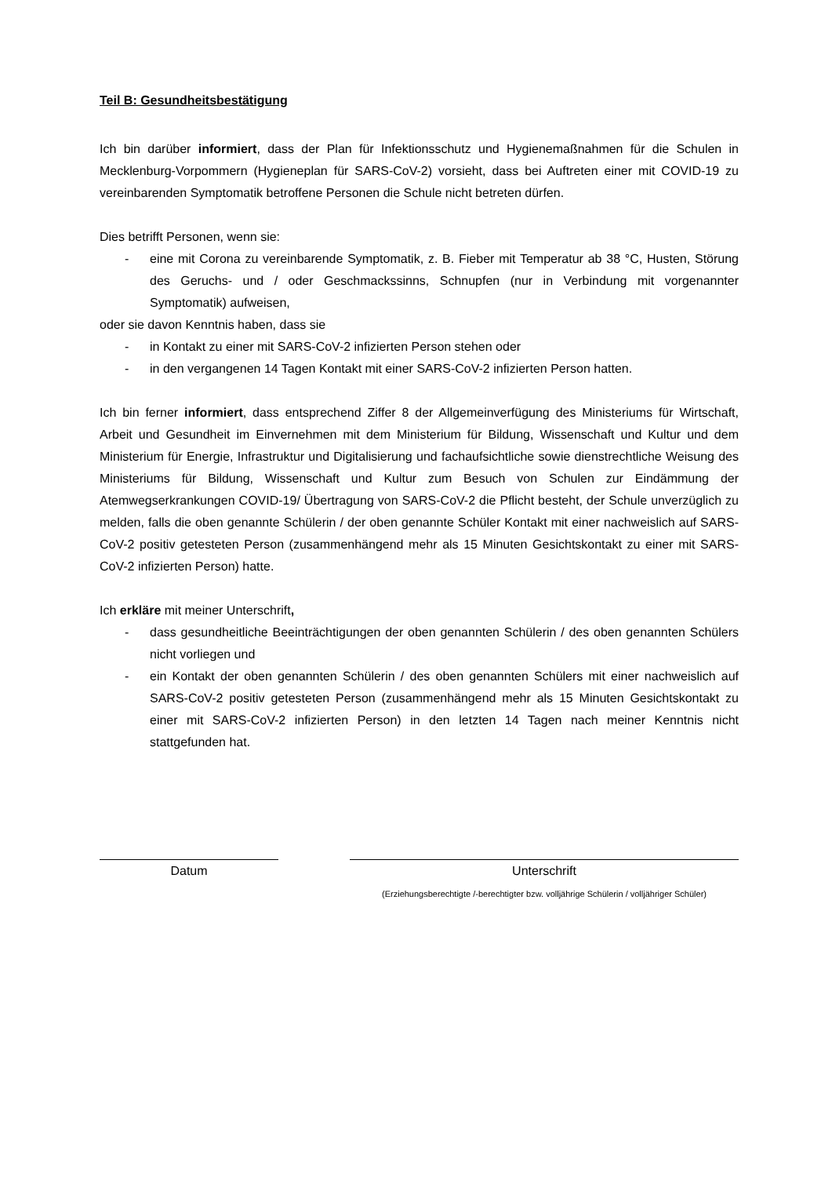Teil B: Gesundheitsbestätigung
Ich bin darüber informiert, dass der Plan für Infektionsschutz und Hygienemaßnahmen für die Schulen in Mecklenburg-Vorpommern (Hygieneplan für SARS-CoV-2) vorsieht, dass bei Auftreten einer mit COVID-19 zu vereinbarenden Symptomatik betroffene Personen die Schule nicht betreten dürfen.
Dies betrifft Personen, wenn sie:
- eine mit Corona zu vereinbarende Symptomatik, z. B. Fieber mit Temperatur ab 38 °C, Husten, Störung des Geruchs- und / oder Geschmackssinns, Schnupfen (nur in Verbindung mit vorgenannter Symptomatik) aufweisen,
oder sie davon Kenntnis haben, dass sie
- in Kontakt zu einer mit SARS-CoV-2 infizierten Person stehen oder
- in den vergangenen 14 Tagen Kontakt mit einer SARS-CoV-2 infizierten Person hatten.
Ich bin ferner informiert, dass entsprechend Ziffer 8 der Allgemeinverfügung des Ministeriums für Wirtschaft, Arbeit und Gesundheit im Einvernehmen mit dem Ministerium für Bildung, Wissenschaft und Kultur und dem Ministerium für Energie, Infrastruktur und Digitalisierung und fachaufsichtliche sowie dienstrechtliche Weisung des Ministeriums für Bildung, Wissenschaft und Kultur zum Besuch von Schulen zur Eindämmung der Atemwegserkrankungen COVID-19/ Übertragung von SARS-CoV-2 die Pflicht besteht, der Schule unverzüglich zu melden, falls die oben genannte Schülerin / der oben genannte Schüler Kontakt mit einer nachweislich auf SARS-CoV-2 positiv getesteten Person (zusammenhängend mehr als 15 Minuten Gesichtskontakt zu einer mit SARS-CoV-2 infizierten Person) hatte.
Ich erkläre mit meiner Unterschrift,
- dass gesundheitliche Beeinträchtigungen der oben genannten Schülerin / des oben genannten Schülers nicht vorliegen und
- ein Kontakt der oben genannten Schülerin / des oben genannten Schülers mit einer nachweislich auf SARS-CoV-2 positiv getesteten Person (zusammenhängend mehr als 15 Minuten Gesichtskontakt zu einer mit SARS-CoV-2 infizierten Person) in den letzten 14 Tagen nach meiner Kenntnis nicht stattgefunden hat.
Datum Unterschrift
(Erziehungsberechtigte /-berechtigter bzw. volljährige Schülerin / volljähriger Schüler)